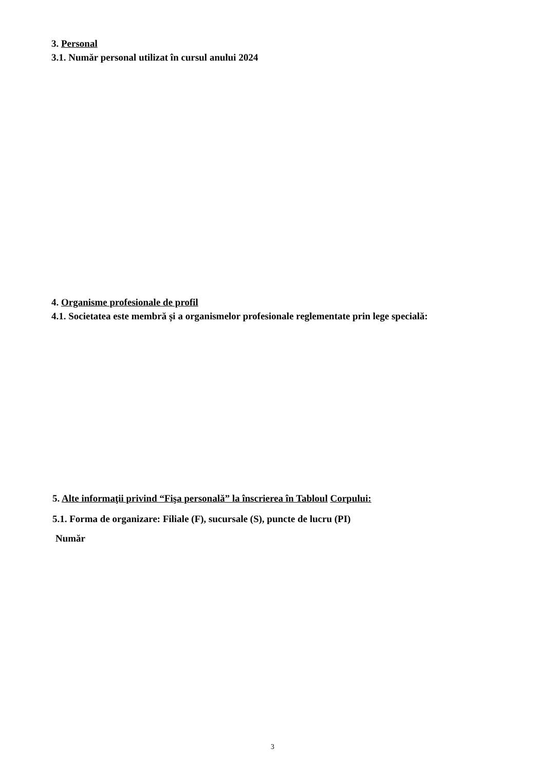3. Personal
3.1. Număr personal utilizat în cursul anului 2024
4. Organisme profesionale de profil
4.1. Societatea este membră și a organismelor profesionale reglementate prin lege specială:
5. Alte informaţii privind “Fişa personală” la înscrierea în Tabloul Corpului:
5.1. Forma de organizare: Filiale (F), sucursale (S), puncte de lucru (PI)
Număr
3